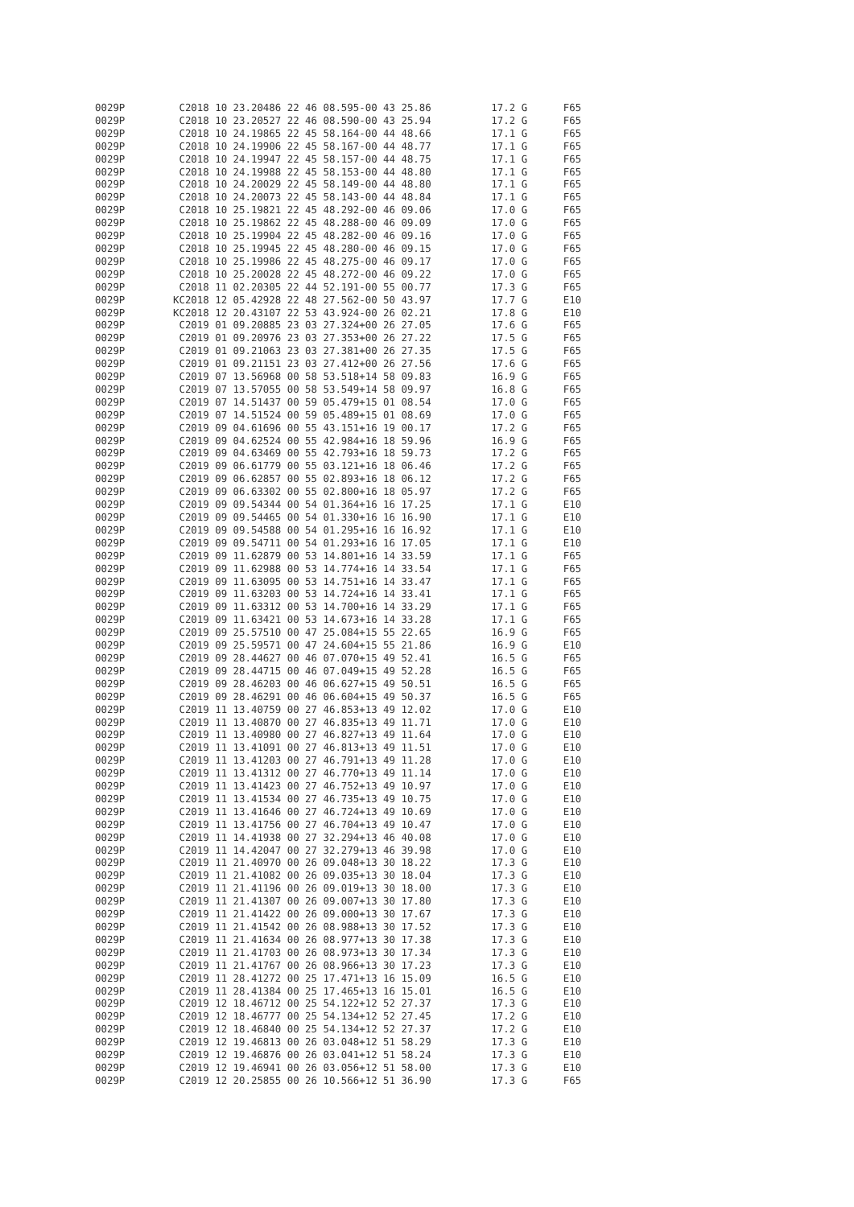0029P         C2018 10 23.20486 22 46 08.595-00 43 25.86          17.2 G      F65
0029P         C2018 10 23.20527 22 46 08.590-00 43 25.94          17.2 G      F65
0029P         C2018 10 24.19865 22 45 58.164-00 44 48.66          17.1 G      F65
0029P         C2018 10 24.19906 22 45 58.167-00 44 48.77          17.1 G      F65
0029P         C2018 10 24.19947 22 45 58.157-00 44 48.75          17.1 G      F65
0029P         C2018 10 24.19988 22 45 58.153-00 44 48.80          17.1 G      F65
0029P         C2018 10 24.20029 22 45 58.149-00 44 48.80          17.1 G      F65
0029P         C2018 10 24.20073 22 45 58.143-00 44 48.84          17.1 G      F65
0029P         C2018 10 25.19821 22 45 48.292-00 46 09.06          17.0 G      F65
0029P         C2018 10 25.19862 22 45 48.288-00 46 09.09          17.0 G      F65
0029P         C2018 10 25.19904 22 45 48.282-00 46 09.16          17.0 G      F65
0029P         C2018 10 25.19945 22 45 48.280-00 46 09.15          17.0 G      F65
0029P         C2018 10 25.19986 22 45 48.275-00 46 09.17          17.0 G      F65
0029P         C2018 10 25.20028 22 45 48.272-00 46 09.22          17.0 G      F65
0029P         C2018 11 02.20305 22 44 52.191-00 55 00.77          17.3 G      F65
0029P        KC2018 12 05.42928 22 48 27.562-00 50 43.97          17.7 G      E10
0029P        KC2018 12 20.43107 22 53 43.924-00 26 02.21          17.8 G      E10
0029P         C2019 01 09.20885 23 03 27.324+00 26 27.05          17.6 G      F65
0029P         C2019 01 09.20976 23 03 27.353+00 26 27.22          17.5 G      F65
0029P         C2019 01 09.21063 23 03 27.381+00 26 27.35          17.5 G      F65
0029P         C2019 01 09.21151 23 03 27.412+00 26 27.56          17.6 G      F65
0029P         C2019 07 13.56968 00 58 53.518+14 58 09.83          16.9 G      F65
0029P         C2019 07 13.57055 00 58 53.549+14 58 09.97          16.8 G      F65
0029P         C2019 07 14.51437 00 59 05.479+15 01 08.54          17.0 G      F65
0029P         C2019 07 14.51524 00 59 05.489+15 01 08.69          17.0 G      F65
0029P         C2019 09 04.61696 00 55 43.151+16 19 00.17          17.2 G      F65
0029P         C2019 09 04.62524 00 55 42.984+16 18 59.96          16.9 G      F65
0029P         C2019 09 04.63469 00 55 42.793+16 18 59.73          17.2 G      F65
0029P         C2019 09 06.61779 00 55 03.121+16 18 06.46          17.2 G      F65
0029P         C2019 09 06.62857 00 55 02.893+16 18 06.12          17.2 G      F65
0029P         C2019 09 06.63302 00 55 02.800+16 18 05.97          17.2 G      F65
0029P         C2019 09 09.54344 00 54 01.364+16 16 17.25          17.1 G      E10
0029P         C2019 09 09.54465 00 54 01.330+16 16 16.90          17.1 G      E10
0029P         C2019 09 09.54588 00 54 01.295+16 16 16.92          17.1 G      E10
0029P         C2019 09 09.54711 00 54 01.293+16 16 17.05          17.1 G      E10
0029P         C2019 09 11.62879 00 53 14.801+16 14 33.59          17.1 G      F65
0029P         C2019 09 11.62988 00 53 14.774+16 14 33.54          17.1 G      F65
0029P         C2019 09 11.63095 00 53 14.751+16 14 33.47          17.1 G      F65
0029P         C2019 09 11.63203 00 53 14.724+16 14 33.41          17.1 G      F65
0029P         C2019 09 11.63312 00 53 14.700+16 14 33.29          17.1 G      F65
0029P         C2019 09 11.63421 00 53 14.673+16 14 33.28          17.1 G      F65
0029P         C2019 09 25.57510 00 47 25.084+15 55 22.65          16.9 G      F65
0029P         C2019 09 25.59571 00 47 24.604+15 55 21.86          16.9 G      E10
0029P         C2019 09 28.44627 00 46 07.070+15 49 52.41          16.5 G      F65
0029P         C2019 09 28.44715 00 46 07.049+15 49 52.28          16.5 G      F65
0029P         C2019 09 28.46203 00 46 06.627+15 49 50.51          16.5 G      F65
0029P         C2019 09 28.46291 00 46 06.604+15 49 50.37          16.5 G      F65
0029P         C2019 11 13.40759 00 27 46.853+13 49 12.02          17.0 G      E10
0029P         C2019 11 13.40870 00 27 46.835+13 49 11.71          17.0 G      E10
0029P         C2019 11 13.40980 00 27 46.827+13 49 11.64          17.0 G      E10
0029P         C2019 11 13.41091 00 27 46.813+13 49 11.51          17.0 G      E10
0029P         C2019 11 13.41203 00 27 46.791+13 49 11.28          17.0 G      E10
0029P         C2019 11 13.41312 00 27 46.770+13 49 11.14          17.0 G      E10
0029P         C2019 11 13.41423 00 27 46.752+13 49 10.97          17.0 G      E10
0029P         C2019 11 13.41534 00 27 46.735+13 49 10.75          17.0 G      E10
0029P         C2019 11 13.41646 00 27 46.724+13 49 10.69          17.0 G      E10
0029P         C2019 11 13.41756 00 27 46.704+13 49 10.47          17.0 G      E10
0029P         C2019 11 14.41938 00 27 32.294+13 46 40.08          17.0 G      E10
0029P         C2019 11 14.42047 00 27 32.279+13 46 39.98          17.0 G      E10
0029P         C2019 11 21.40970 00 26 09.048+13 30 18.22          17.3 G      E10
0029P         C2019 11 21.41082 00 26 09.035+13 30 18.04          17.3 G      E10
0029P         C2019 11 21.41196 00 26 09.019+13 30 18.00          17.3 G      E10
0029P         C2019 11 21.41307 00 26 09.007+13 30 17.80          17.3 G      E10
0029P         C2019 11 21.41422 00 26 09.000+13 30 17.67          17.3 G      E10
0029P         C2019 11 21.41542 00 26 08.988+13 30 17.52          17.3 G      E10
0029P         C2019 11 21.41634 00 26 08.977+13 30 17.38          17.3 G      E10
0029P         C2019 11 21.41703 00 26 08.973+13 30 17.34          17.3 G      E10
0029P         C2019 11 21.41767 00 26 08.966+13 30 17.23          17.3 G      E10
0029P         C2019 11 28.41272 00 25 17.471+13 16 15.09          16.5 G      E10
0029P         C2019 11 28.41384 00 25 17.465+13 16 15.01          16.5 G      E10
0029P         C2019 12 18.46712 00 25 54.122+12 52 27.37          17.3 G      E10
0029P         C2019 12 18.46777 00 25 54.134+12 52 27.45          17.2 G      E10
0029P         C2019 12 18.46840 00 25 54.134+12 52 27.37          17.2 G      E10
0029P         C2019 12 19.46813 00 26 03.048+12 51 58.29          17.3 G      E10
0029P         C2019 12 19.46876 00 26 03.041+12 51 58.24          17.3 G      E10
0029P         C2019 12 19.46941 00 26 03.056+12 51 58.00          17.3 G      E10
0029P         C2019 12 20.25855 00 26 10.566+12 51 36.90          17.3 G      F65